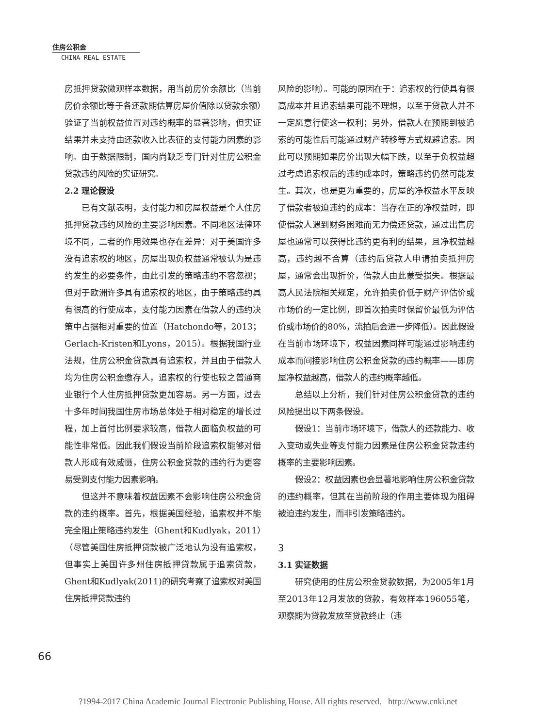住房公积金
CHINA REAL ESTATE
房抵押贷款微观样本数据，用当前房价余额比（当前房价余额比等于各还款期估算房屋价值除以贷款余额）验证了当前权益位置对违约概率的显著影响，但实证结果并未支持由还款收入比表征的支付能力因素的影响。由于数据限制，国内尚缺乏专门针对住房公积金贷款违约风险的实证研究。
2.2 理论假设
已有文献表明，支付能力和房屋权益是个人住房抵押贷款违约风险的主要影响因素。不同地区法律环境不同，二者的作用效果也存在差异：对于美国许多没有追索权的地区，房屋出现负权益通常被认为是违约发生的必要条件，由此引发的策略违约不容忽视；但对于欧洲许多具有追索权的地区，由于策略违约具有很高的行使成本，支付能力因素在借款人的违约决策中占据相对重要的位置（Hatchondo等，2013；Gerlach-Kristen和Lyons，2015）。根据我国行业法规，住房公积金贷款具有追索权，并且由于借款人均为住房公积金缴存人，追索权的行使也较之普通商业银行个人住房抵押贷款更加容易。另一方面，过去十多年时间我国住房市场总体处于相对稳定的增长过程，加上首付比例要求较高，借款人面临负权益的可能性非常低。因此我们假设当前阶段追索权能够对借款人形成有效威慑，住房公积金贷款的违约行为更容易受到支付能力因素影响。
但这并不意味着权益因素不会影响住房公积金贷款的违约概率。首先，根据美国经验，追索权并不能完全阻止策略违约发生（Ghent和Kudlyak，2011）（尽管美国住房抵押贷款被广泛地认为没有追索权，但事实上美国许多州住房抵押贷款属于追索贷款，Ghent和Kudlyak(2011)的研究考察了追索权对美国住房抵押贷款违约
风险的影响）。可能的原因在于：追索权的行使具有很高成本并且追索结果可能不理想，以至于贷款人并不一定愿意行使这一权利；另外，借款人在预期到被追索的可能性后可能通过财产转移等方式规避追索。因此可以预期如果房价出现大幅下跌，以至于负权益超过考虑追索权后的违约成本时，策略违约仍然可能发生。其次，也是更为重要的，房屋的净权益水平反映了借款者被迫违约的成本：当存在正的净权益时，即使借款人遇到财务困难而无力偿还贷款，通过出售房屋也通常可以获得比违约更有利的结果，且净权益越高，违约越不合算（违约后贷款人申请拍卖抵押房屋，通常会出现折价，借款人由此蒙受损失。根据最高人民法院相关规定，允许拍卖价低于财产评估价或市场价的一定比例，即首次拍卖时保留价最低为评估价或市场价的80%，流拍后会进一步降低）。因此假设在当前市场环境下，权益因素同样可能通过影响违约成本而间接影响住房公积金贷款的违约概率——即房屋净权益越高，借款人的违约概率越低。
总结以上分析，我们针对住房公积金贷款的违约风险提出以下两条假设。
假设1：当前市场环境下，借款人的还款能力、收入变动或失业等支付能力因素是住房公积金贷款违约概率的主要影响因素。
假设2：权益因素也会显著地影响住房公积金贷款的违约概率，但其在当前阶段的作用主要体现为阻碍被迫违约发生，而非引发策略违约。
3
3.1 实证数据
研究使用的住房公积金贷款数据，为2005年1月至2013年12月发放的贷款，有效样本196055笔，观察期为贷款发放至贷款终止（违
66
?1994-2017 China Academic Journal Electronic Publishing House. All rights reserved. http://www.cnki.net